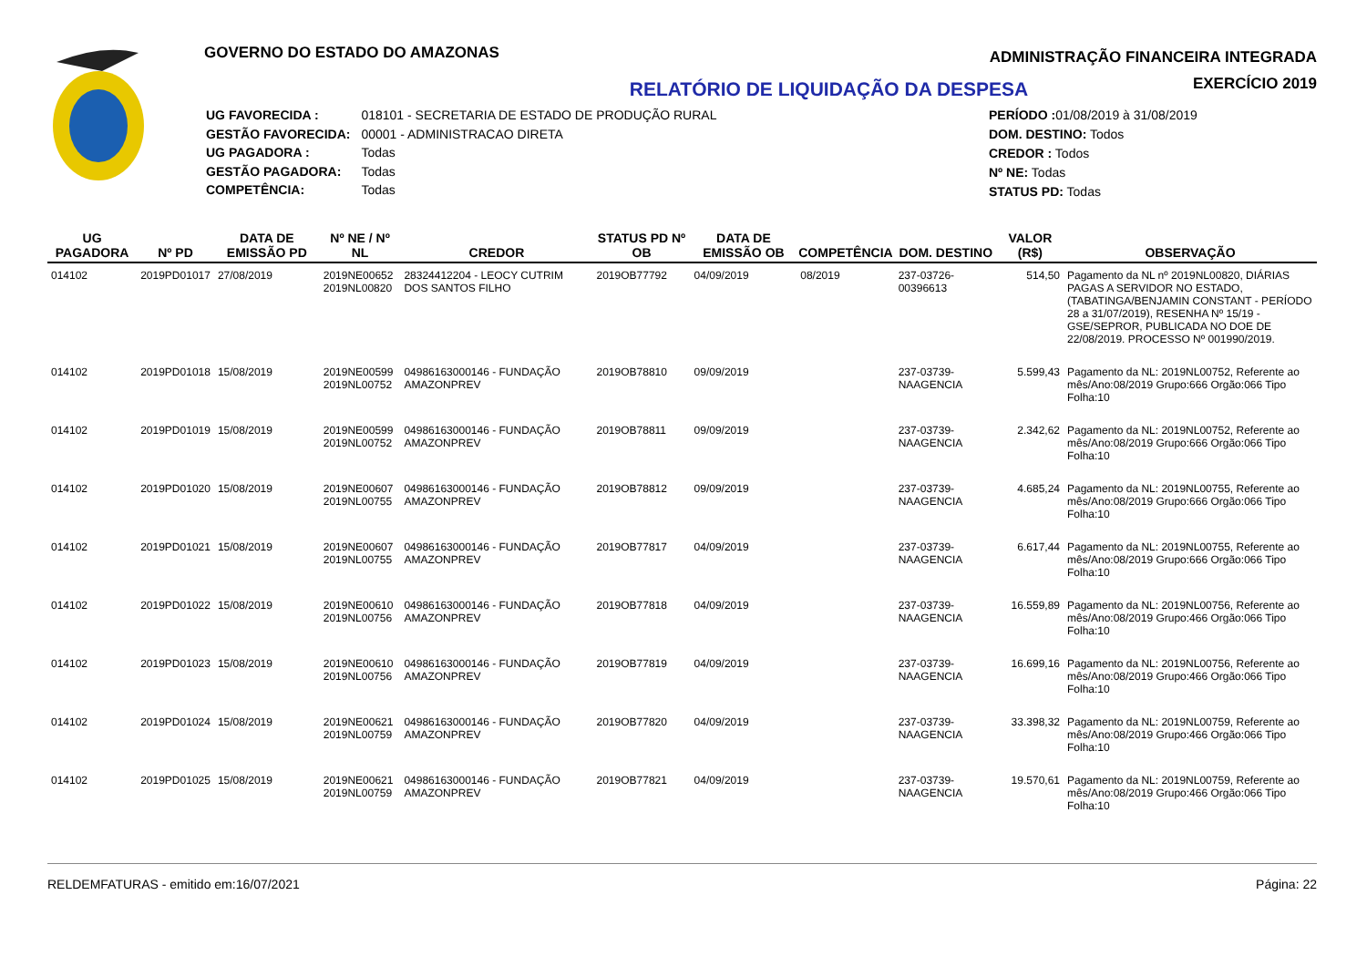GOVERNO DO ESTADO DO AMAZONAS
ADMINISTRAÇÃO FINANCEIRA INTEGRADA
EXERCÍCIO 2019
RELATÓRIO DE LIQUIDAÇÃO DA DESPESA
| UG FAVORECIDA : | 018101 - SECRETARIA DE ESTADO DE PRODUÇÃO RURAL |
| GESTÃO FAVORECIDA: | 00001 - ADMINISTRACAO DIRETA |
| UG PAGADORA : | Todas |
| GESTÃO PAGADORA: | Todas |
| COMPETÊNCIA: | Todas |
PERÍODO : 01/08/2019 à 31/08/2019
DOM. DESTINO: Todos
CREDOR : Todos
Nº NE: Todas
STATUS PD: Todas
| UG PAGADORA | Nº PD | DATA DE EMISSÃO PD | Nº NE / Nº NL | CREDOR | STATUS PD Nº OB | DATA DE EMISSÃO OB | COMPETÊNCIA | DOM. DESTINO | VALOR (R$) | OBSERVAÇÃO |
| --- | --- | --- | --- | --- | --- | --- | --- | --- | --- | --- |
| 014102 | 2019PD01017 | 27/08/2019 | 2019NE00652 2019NL00820 | 28324412204 - LEOCY CUTRIM DOS SANTOS FILHO | 2019OB77792 | 04/09/2019 | 08/2019 | 237-03726-00396613 | 514,50 | Pagamento da NL nº 2019NL00820, DIÁRIAS PAGAS A SERVIDOR NO ESTADO, (TABATINGA/BENJAMIN CONSTANT - PERÍODO 28 a 31/07/2019), RESENHA Nº 15/19 - GSE/SEPROR, PUBLICADA NO DOE DE 22/08/2019. PROCESSO Nº 001990/2019. |
| 014102 | 2019PD01018 | 15/08/2019 | 2019NE00599 2019NL00752 | 04986163000146 - FUNDAÇÃO AMAZONPREV | 2019OB78810 | 09/09/2019 | | 237-03739-NAAGENCIA | 5.599,43 | Pagamento da NL: 2019NL00752, Referente ao mês/Ano:08/2019 Grupo:666 Orgão:066 Tipo Folha:10 |
| 014102 | 2019PD01019 | 15/08/2019 | 2019NE00599 2019NL00752 | 04986163000146 - FUNDAÇÃO AMAZONPREV | 2019OB78811 | 09/09/2019 | | 237-03739-NAAGENCIA | 2.342,62 | Pagamento da NL: 2019NL00752, Referente ao mês/Ano:08/2019 Grupo:666 Orgão:066 Tipo Folha:10 |
| 014102 | 2019PD01020 | 15/08/2019 | 2019NE00607 2019NL00755 | 04986163000146 - FUNDAÇÃO AMAZONPREV | 2019OB78812 | 09/09/2019 | | 237-03739-NAAGENCIA | 4.685,24 | Pagamento da NL: 2019NL00755, Referente ao mês/Ano:08/2019 Grupo:666 Orgão:066 Tipo Folha:10 |
| 014102 | 2019PD01021 | 15/08/2019 | 2019NE00607 2019NL00755 | 04986163000146 - FUNDAÇÃO AMAZONPREV | 2019OB77817 | 04/09/2019 | | 237-03739-NAAGENCIA | 6.617,44 | Pagamento da NL: 2019NL00755, Referente ao mês/Ano:08/2019 Grupo:666 Orgão:066 Tipo Folha:10 |
| 014102 | 2019PD01022 | 15/08/2019 | 2019NE00610 2019NL00756 | 04986163000146 - FUNDAÇÃO AMAZONPREV | 2019OB77818 | 04/09/2019 | | 237-03739-NAAGENCIA | 16.559,89 | Pagamento da NL: 2019NL00756, Referente ao mês/Ano:08/2019 Grupo:466 Orgão:066 Tipo Folha:10 |
| 014102 | 2019PD01023 | 15/08/2019 | 2019NE00610 2019NL00756 | 04986163000146 - FUNDAÇÃO AMAZONPREV | 2019OB77819 | 04/09/2019 | | 237-03739-NAAGENCIA | 16.699,16 | Pagamento da NL: 2019NL00756, Referente ao mês/Ano:08/2019 Grupo:466 Orgão:066 Tipo Folha:10 |
| 014102 | 2019PD01024 | 15/08/2019 | 2019NE00621 2019NL00759 | 04986163000146 - FUNDAÇÃO AMAZONPREV | 2019OB77820 | 04/09/2019 | | 237-03739-NAAGENCIA | 33.398,32 | Pagamento da NL: 2019NL00759, Referente ao mês/Ano:08/2019 Grupo:466 Orgão:066 Tipo Folha:10 |
| 014102 | 2019PD01025 | 15/08/2019 | 2019NE00621 2019NL00759 | 04986163000146 - FUNDAÇÃO AMAZONPREV | 2019OB77821 | 04/09/2019 | | 237-03739-NAAGENCIA | 19.570,61 | Pagamento da NL: 2019NL00759, Referente ao mês/Ano:08/2019 Grupo:466 Orgão:066 Tipo Folha:10 |
RELDEMFATURAS - emitido em:16/07/2021 Página: 22